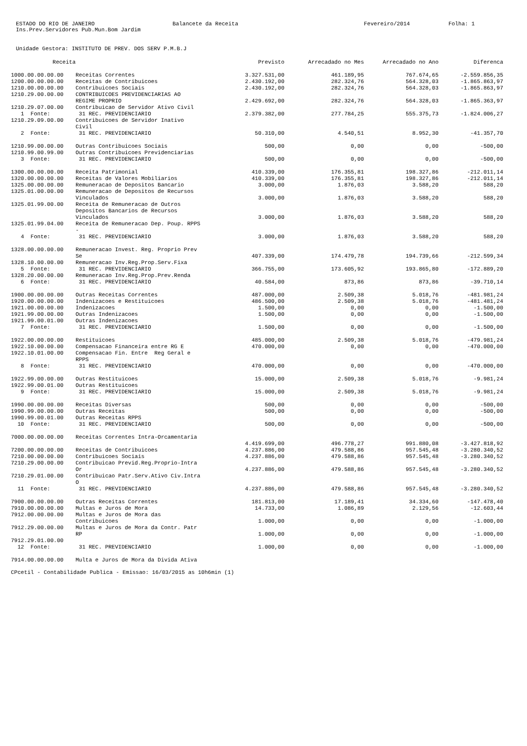ESTADO DO RIO DE JANEIRO Balancete da Receita Fevereiro/2014 Folha: 1
Ins.Prev.Servidores Pub.Mun.Bom Jardim
Unidade Gestora: INSTITUTO DE PREV. DOS SERV P.M.B.J
| Receita | | Previsto | Arrecadado no Mes | Arrecadado no Ano | Diferenca |
| --- | --- | --- | --- | --- | --- |
| 1000.00.00.00.00 | Receitas Correntes | 3.327.531,00 | 461.189,95 | 767.674,65 | -2.559.856,35 |
| 1200.00.00.00.00 | Receitas de Contribuicoes | 2.430.192,00 | 282.324,76 | 564.328,03 | -1.865.863,97 |
| 1210.00.00.00.00 | Contribuicoes Sociais | 2.430.192,00 | 282.324,76 | 564.328,03 | -1.865.863,97 |
| 1210.29.00.00.00 | CONTRIBUICOES PREVIDENCIARIAS AO REGIME PROPRIO | 2.429.692,00 | 282.324,76 | 564.328,03 | -1.865.363,97 |
| 1210.29.07.00.00 | Contribuicao de Servidor Ativo Civil | | | | |
| 1 Fonte: | 31 REC. PREVIDENCIARIO | 2.379.382,00 | 277.784,25 | 555.375,73 | -1.824.006,27 |
| 1210.29.09.00.00 | Contribuicoes de Servidor Inativo Civil | | | | |
| 2 Fonte: | 31 REC. PREVIDENCIARIO | 50.310,00 | 4.540,51 | 8.952,30 | -41.357,70 |
| 1210.99.00.00.00 | Outras Contribuicoes Sociais | 500,00 | 0,00 | 0,00 | -500,00 |
| 1210.99.00.99.00 | Outras Contribuicoes Previdenciarias | | | | |
| 3 Fonte: | 31 REC. PREVIDENCIARIO | 500,00 | 0,00 | 0,00 | -500,00 |
| 1300.00.00.00.00 | Receita Patrimonial | 410.339,00 | 176.355,81 | 198.327,86 | -212.011,14 |
| 1320.00.00.00.00 | Receitas de Valores Mobiliarios | 410.339,00 | 176.355,81 | 198.327,86 | -212.011,14 |
| 1325.00.00.00.00 | Remuneracao de Depositos Bancario | 3.000,00 | 1.876,03 | 3.588,20 | 588,20 |
| 1325.01.00.00.00 | Remuneracao de Depositos de Recursos Vinculados | 3.000,00 | 1.876,03 | 3.588,20 | 588,20 |
| 1325.01.99.00.00 | Receita de Remuneracao de Outros Depositos Bancarios de Recursos Vinculados | 3.000,00 | 1.876,03 | 3.588,20 | 588,20 |
| 1325.01.99.04.00 | Receita de Remuneracao Dep. Poup. RPPS - | | | | |
| 4 Fonte: | 31 REC. PREVIDENCIARIO | 3.000,00 | 1.876,03 | 3.588,20 | 588,20 |
| 1328.00.00.00.00 | Remuneracao Invest. Reg. Proprio Prev Se | 407.339,00 | 174.479,78 | 194.739,66 | -212.599,34 |
| 1328.10.00.00.00 | Remuneracao Inv.Reg.Prop.Serv.Fixa | | | | |
| 5 Fonte: | 31 REC. PREVIDENCIARIO | 366.755,00 | 173.605,92 | 193.865,80 | -172.889,20 |
| 1328.20.00.00.00 | Remuneracao Inv.Reg.Prop.Prev.Renda | | | | |
| 6 Fonte: | 31 REC. PREVIDENCIARIO | 40.584,00 | 873,86 | 873,86 | -39.710,14 |
| 1900.00.00.00.00 | Outras Receitas Correntes | 487.000,00 | 2.509,38 | 5.018,76 | -481.981,24 |
| 1920.00.00.00.00 | Indenizacoes e Restituicoes | 486.500,00 | 2.509,38 | 5.018,76 | -481.481,24 |
| 1921.00.00.00.00 | Indenizacoes | 1.500,00 | 0,00 | 0,00 | -1.500,00 |
| 1921.99.00.00.00 | Outras Indenizacoes | 1.500,00 | 0,00 | 0,00 | -1.500,00 |
| 1921.99.00.01.00 | Outras Indenizacoes | | | | |
| 7 Fonte: | 31 REC. PREVIDENCIARIO | 1.500,00 | 0,00 | 0,00 | -1.500,00 |
| 1922.00.00.00.00 | Restituicoes | 485.000,00 | 2.509,38 | 5.018,76 | -479.981,24 |
| 1922.10.00.00.00 | Compensacao Financeira entre RG E | 470.000,00 | 0,00 | 0,00 | -470.000,00 |
| 1922.10.01.00.00 | Compensacao Fin. Entre Reg Geral e RPPS | | | | |
| 8 Fonte: | 31 REC. PREVIDENCIARIO | 470.000,00 | 0,00 | 0,00 | -470.000,00 |
| 1922.99.00.00.00 | Outras Restituicoes | 15.000,00 | 2.509,38 | 5.018,76 | -9.981,24 |
| 1922.99.00.01.00 | Outras Restituicoes | | | | |
| 9 Fonte: | 31 REC. PREVIDENCIARIO | 15.000,00 | 2.509,38 | 5.018,76 | -9.981,24 |
| 1990.00.00.00.00 | Receitas Diversas | 500,00 | 0,00 | 0,00 | -500,00 |
| 1990.99.00.00.00 | Outras Receitas | 500,00 | 0,00 | 0,00 | -500,00 |
| 1990.99.00.01.00 | Outras Receitas RPPS | | | | |
| 10 Fonte: | 31 REC. PREVIDENCIARIO | 500,00 | 0,00 | 0,00 | -500,00 |
| 7000.00.00.00.00 | Receitas Correntes Intra-Orcamentaria | 4.419.699,00 | 496.778,27 | 991.880,08 | -3.427.818,92 |
| 7200.00.00.00.00 | Receitas de Contribuicoes | 4.237.886,00 | 479.588,86 | 957.545,48 | -3.280.340,52 |
| 7210.00.00.00.00 | Contribuicoes Sociais | 4.237.886,00 | 479.588,86 | 957.545,48 | -3.280.340,52 |
| 7210.29.00.00.00 | Contribuicao Previd.Reg.Proprio-Intra Or | 4.237.886,00 | 479.588,86 | 957.545,48 | -3.280.340,52 |
| 7210.29.01.00.00 | Contribuicao Patr.Serv.Ativo Civ.Intra O | | | | |
| 11 Fonte: | 31 REC. PREVIDENCIARIO | 4.237.886,00 | 479.588,86 | 957.545,48 | -3.280.340,52 |
| 7900.00.00.00.00 | Outras Receitas Correntes | 181.813,00 | 17.189,41 | 34.334,60 | -147.478,40 |
| 7910.00.00.00.00 | Multas e Juros de Mora | 14.733,00 | 1.086,89 | 2.129,56 | -12.603,44 |
| 7912.00.00.00.00 | Multas e Juros de Mora das Contribuicoes | 1.000,00 | 0,00 | 0,00 | -1.000,00 |
| 7912.29.00.00.00 | Multas e Juros de Mora da Contr. Patr RP | 1.000,00 | 0,00 | 0,00 | -1.000,00 |
| 7912.29.01.00.00 | | | | | |
| 12 Fonte: | 31 REC. PREVIDENCIARIO | 1.000,00 | 0,00 | 0,00 | -1.000,00 |
| 7914.00.00.00.00 | Multa e Juros de Mora da Divida Ativa | | | | |
CPcetil - Contabilidade Publica - Emissao: 16/03/2015 as 10h6min (1)